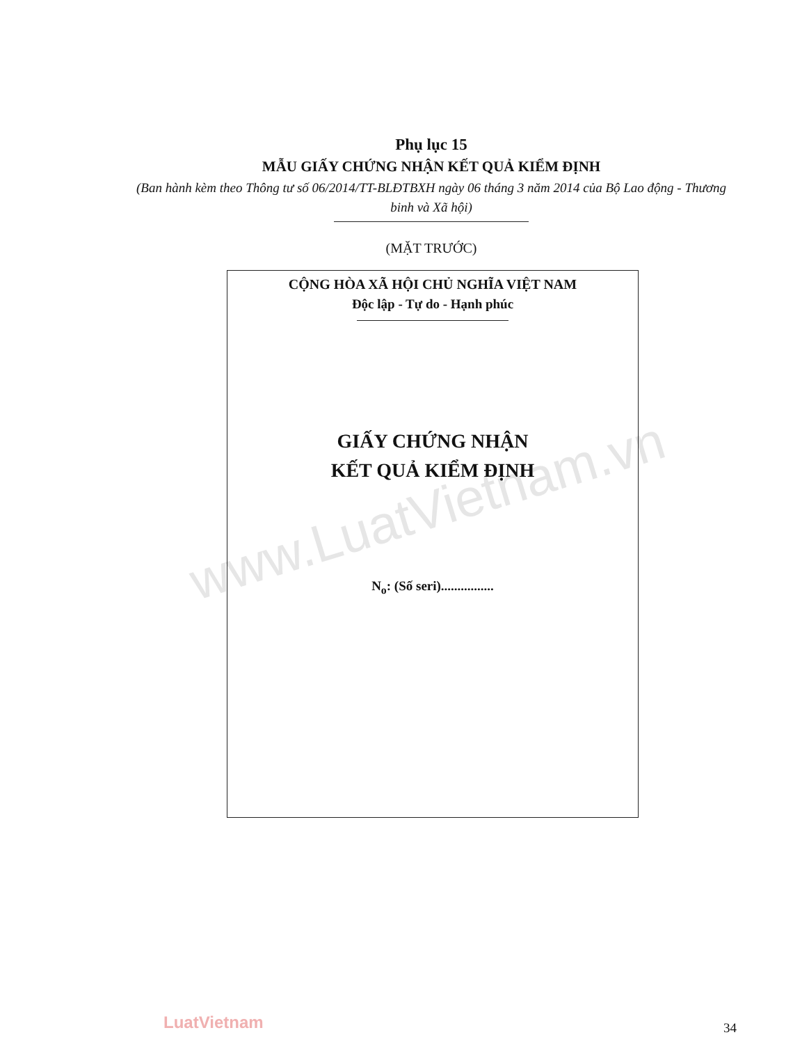www.LuatVietnam.vn
Phụ lục 15
MẪU GIẤY CHỨNG NHẬN KẾT QUẢ KIỂM ĐỊNH
(Ban hành kèm theo Thông tư số 06/2014/TT-BLĐTBXH ngày 06 tháng 3 năm 2014 của Bộ Lao động - Thương binh và Xã hội)
(MẶT TRƯỚC)
CỘNG HÒA XÃ HỘI CHỦ NGHĨA VIỆT NAM
Độc lập - Tự do - Hạnh phúc
GIẤY CHỨNG NHẬN
KẾT QUẢ KIỂM ĐỊNH
N<sub>o</sub>: (Số seri)................
LuatVietnam 34